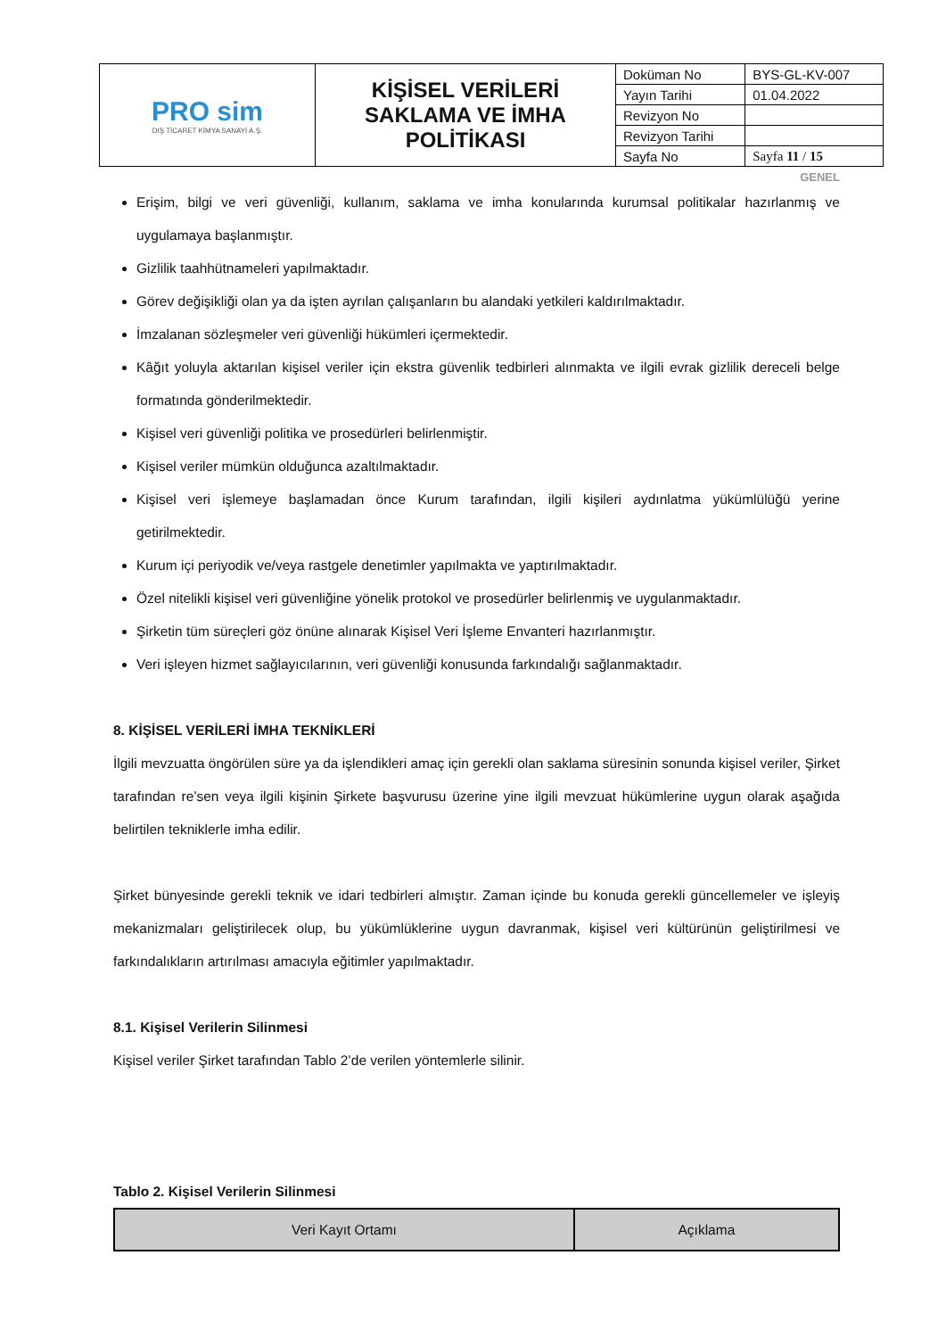| PRO sim DIŞ TİCARET KİMYA SANAYİ A.Ş. | KİŞİSEL VERİLERİ SAKLAMA VE İMHA POLİTİKASI | Doküman No | BYS-GL-KV-007 |
| | | Yayın Tarihi | 01.04.2022 |
| | | Revizyon No | |
| | | Revizyon Tarihi | |
| | | Sayfa No | Sayfa 11 / 15 |
GENEL
Erişim, bilgi ve veri güvenliği, kullanım, saklama ve imha konularında kurumsal politikalar hazırlanmış ve uygulamaya başlanmıştır.
Gizlilik taahhütnameleri yapılmaktadır.
Görev değişikliği olan ya da işten ayrılan çalışanların bu alandaki yetkileri kaldırılmaktadır.
İmzalanan sözleşmeler veri güvenliği hükümleri içermektedir.
Kâğıt yoluyla aktarılan kişisel veriler için ekstra güvenlik tedbirleri alınmakta ve ilgili evrak gizlilik dereceli belge formatında gönderilmektedir.
Kişisel veri güvenliği politika ve prosedürleri belirlenmiştir.
Kişisel veriler mümkün olduğunca azaltılmaktadır.
Kişisel veri işlemeye başlamadan önce Kurum tarafından, ilgili kişileri aydınlatma yükümlülüğü yerine getirilmektedir.
Kurum içi periyodik ve/veya rastgele denetimler yapılmakta ve yaptırılmaktadır.
Özel nitelikli kişisel veri güvenliğine yönelik protokol ve prosedürler belirlenmiş ve uygulanmaktadır.
Şirketin tüm süreçleri göz önüne alınarak Kişisel Veri İşleme Envanteri hazırlanmıştır.
Veri işleyen hizmet sağlayıcılarının, veri güvenliği konusunda farkındalığı sağlanmaktadır.
8. KİŞİSEL VERİLERİ İMHA TEKNİKLERİ
İlgili mevzuatta öngörülen süre ya da işlendikleri amaç için gerekli olan saklama süresinin sonunda kişisel veriler, Şirket tarafından re’sen veya ilgili kişinin Şirkete başvurusu üzerine yine ilgili mevzuat hükümlerine uygun olarak aşağıda belirtilen tekniklerle imha edilir.
Şirket bünyesinde gerekli teknik ve idari tedbirleri almıştır. Zaman içinde bu konuda gerekli güncellemeler ve işleyiş mekanizmaları geliştirilecek olup, bu yükümlüklerine uygun davranmak, kişisel veri kültürünün geliştirilmesi ve farkındalıkların artırılması amacıyla eğitimler yapılmaktadır.
8.1. Kişisel Verilerin Silinmesi
Kişisel veriler Şirket tarafından Tablo 2’de verilen yöntemlerle silinir.
Tablo 2. Kişisel Verilerin Silinmesi
| Veri Kayıt Ortamı | Açıklama |
| --- | --- |